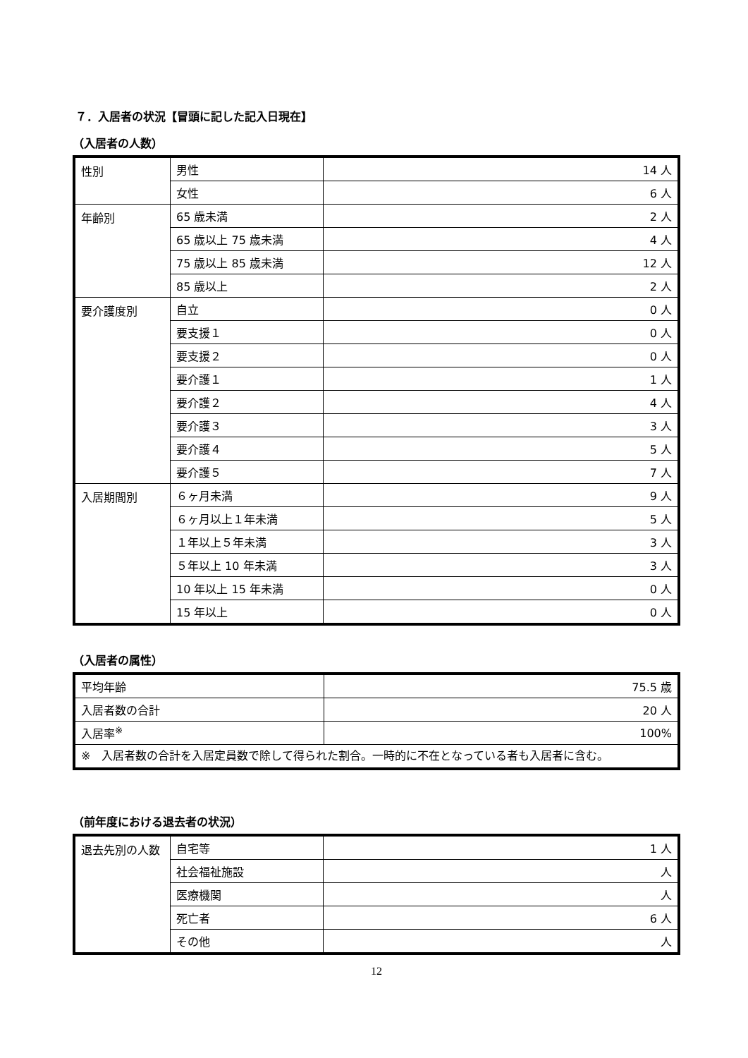７．入居者の状況【冒頭に記した記入日現在】
（入居者の人数）
| 性別 | 男性 | 14 人 |
| | 女性 | 6 人 |
| 年齢別 | 65 歳未満 | 2 人 |
| | 65 歳以上 75 歳未満 | 4 人 |
| | 75 歳以上 85 歳未満 | 12 人 |
| | 85 歳以上 | 2 人 |
| 要介護度別 | 自立 | 0 人 |
| | 要支援１ | 0 人 |
| | 要支援２ | 0 人 |
| | 要介護１ | 1 人 |
| | 要介護２ | 4 人 |
| | 要介護３ | 3 人 |
| | 要介護４ | 5 人 |
| | 要介護５ | 7 人 |
| 入居期間別 | ６ヶ月未満 | 9 人 |
| | ６ヶ月以上１年未満 | 5 人 |
| | １年以上５年未満 | 3 人 |
| | ５年以上 10 年未満 | 3 人 |
| | 10 年以上 15 年未満 | 0 人 |
| | 15 年以上 | 0 人 |
（入居者の属性）
| 平均年齢 | 75.5 歳 |
| 入居者数の合計 | 20 人 |
| 入居率<sup>※</sup> | 100% |
| ※ 入居者数の合計を入居定員数で除して得られた割合。一時的に不在となっている者も入居者に含む。 | |
（前年度における退去者の状況）
| 退去先別の人数 | 自宅等 | 1 人 |
| | 社会福祉施設 | 人 |
| | 医療機関 | 人 |
| | 死亡者 | 6 人 |
| | その他 | 人 |
12